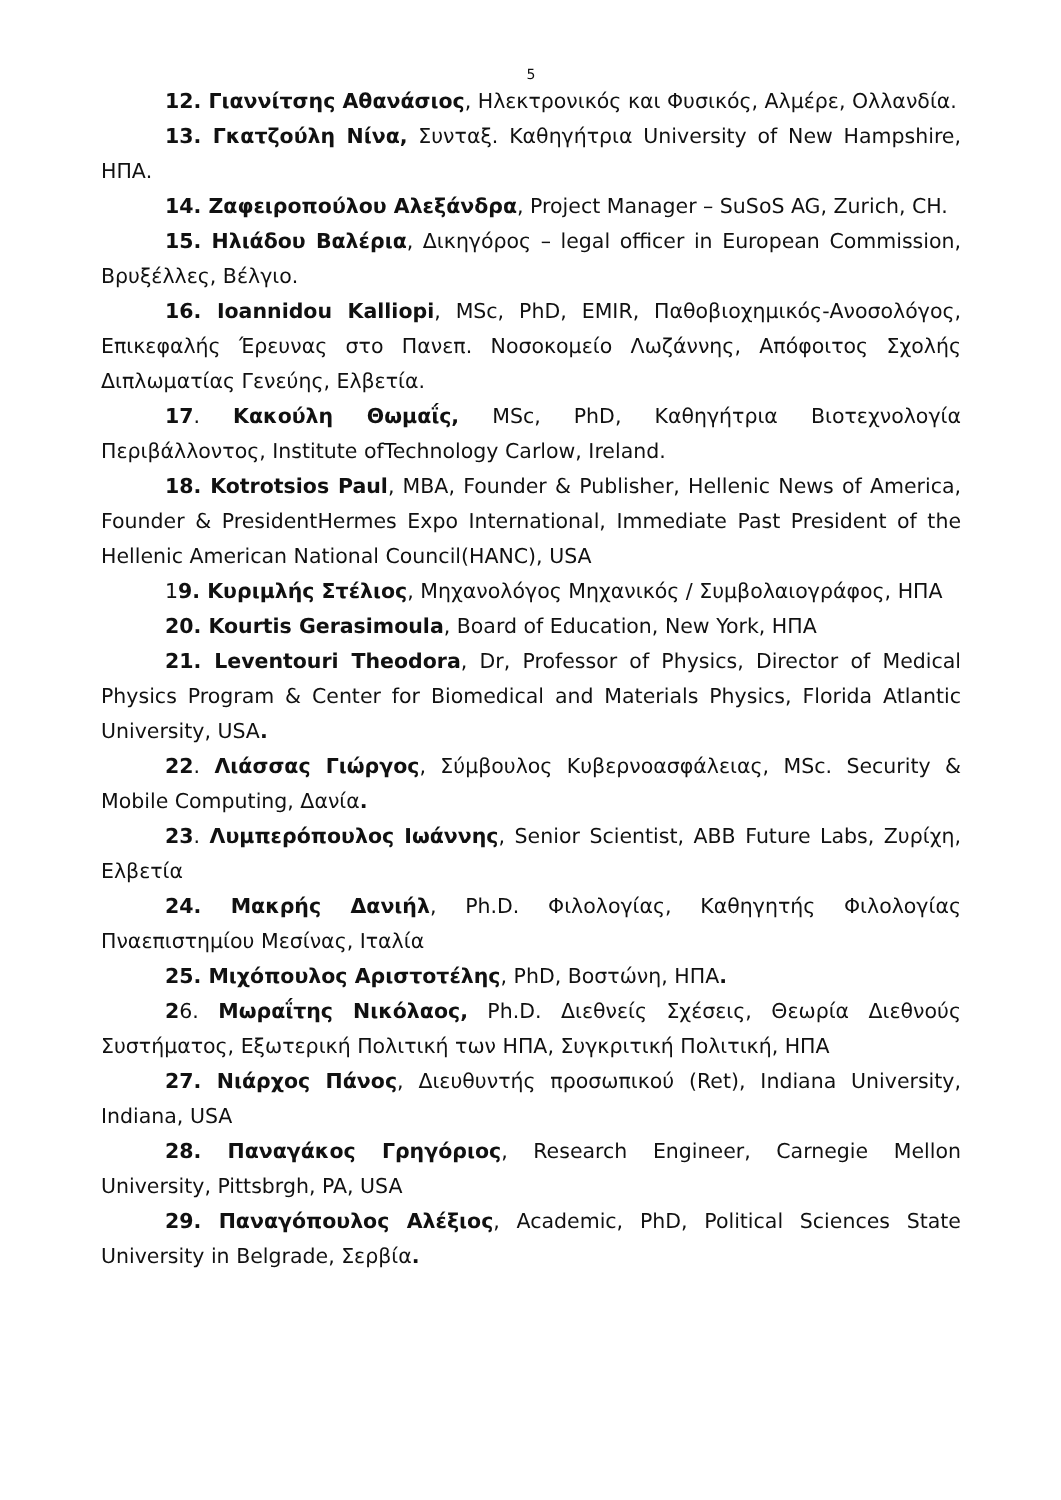5
12. Γιαννίτσης Αθανάσιος, Ηλεκτρονικός και Φυσικός, Αλμέρε, Ολλανδία.
13. Γκατζούλη Νίνα, Συνταξ. Καθηγήτρια University of New Hampshire, ΗΠΑ.
14. Ζαφειροπούλου Αλεξάνδρα, Project Manager – SuSoS AG, Zurich, CH.
15. Ηλιάδου Βαλέρια, Δικηγόρος – legal officer in European Commission, Βρυξέλλες, Βέλγιο.
16. Ioannidou Kalliopi, MSc, PhD, EMIR, Παθοβιοχημικός-Ανοσολόγος, Επικεφαλής Έρευνας στο Πανεπ. Νοσοκομείο Λωζάννης, Απόφοιτος Σχολής Διπλωματίας Γενεύης, Ελβετία.
17. Κακούλη Θωμαΐς, MSc, PhD, Καθηγήτρια Βιοτεχνολογία Περιβάλλοντος, Institute ofTechnology Carlow, Ireland.
18. Kotrotsios Paul, MBA, Founder & Publisher, Hellenic News of America, Founder & PresidentHermes Expo International, Immediate Past President of the Hellenic American National Council(HANC), USA
19. Κυριμλής Στέλιος, Μηχανολόγος Μηχανικός / Συμβολαιογράφος, ΗΠΑ
20. Kourtis Gerasimoula, Board of Education, New York, ΗΠΑ
21. Leventouri Theodora, Dr, Professor of Physics, Director of Medical Physics Program & Center for Biomedical and Materials Physics, Florida Atlantic University, USA.
22. Λιάσσας Γιώργος, Σύμβουλος Κυβερνοασφάλειας, MSc. Security & Mobile Computing, Δανία.
23. Λυμπερόπουλος Ιωάννης, Senior Scientist, ABB Future Labs, Ζυρίχη, Ελβετία
24. Μακρής Δανιήλ, Ph.D. Φιλολογίας, Καθηγητής Φιλολογίας Πναεπιστημίου Μεσίνας, Ιταλία
25. Μιχόπουλος Αριστοτέλης, PhD, Βοστώνη, ΗΠΑ.
26. Μωραΐτης Νικόλαος, Ph.D. Διεθνείς Σχέσεις, Θεωρία Διεθνούς Συστήματος, Εξωτερική Πολιτική των ΗΠΑ, Συγκριτική Πολιτική, ΗΠΑ
27. Νιάρχος Πάνος, Διευθυντής προσωπικού (Ret), Indiana University, Indiana, USA
28. Παναγάκος Γρηγόριος, Research Engineer, Carnegie Mellon University, Pittsbrgh, PA, USA
29. Παναγόπουλος Αλέξιος, Academic, PhD, Political Sciences State University in Belgrade, Σερβία.